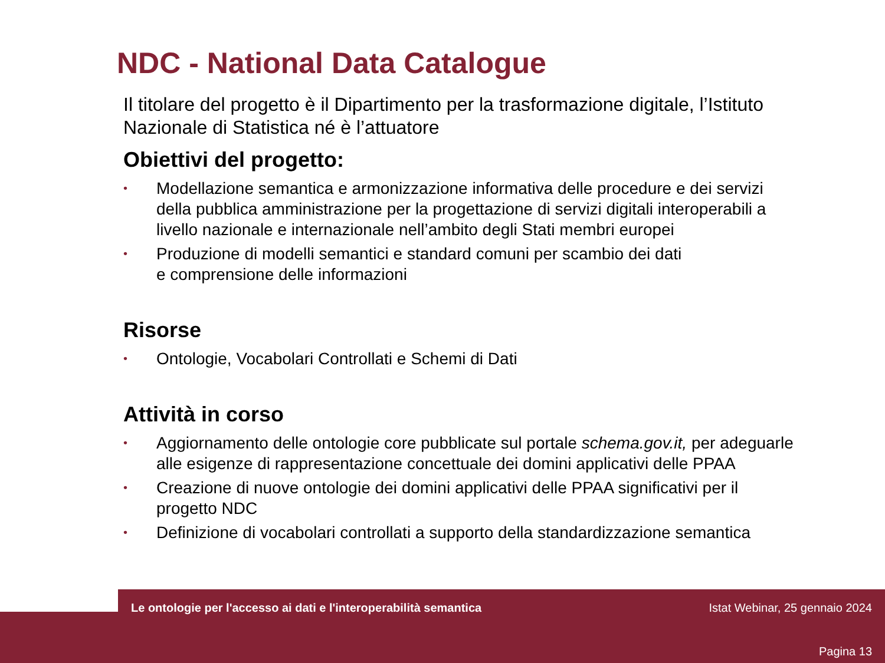NDC - National Data Catalogue
Il titolare del progetto è il Dipartimento per la trasformazione digitale, l’Istituto Nazionale di Statistica né è l’attuatore
Obiettivi del progetto:
• Modellazione semantica e armonizzazione informativa delle procedure e dei servizi della pubblica amministrazione per la progettazione di servizi digitali interoperabili a livello nazionale e internazionale nell’ambito degli Stati membri europei
• Produzione di modelli semantici e standard comuni per scambio dei dati
e comprensione delle informazioni
Risorse
• Ontologie, Vocabolari Controllati e Schemi di Dati
Attività in corso
• Aggiornamento delle ontologie core pubblicate sul portale schema.gov.it, per adeguarle alle esigenze di rappresentazione concettuale dei domini applicativi delle PPAA
• Creazione di nuove ontologie dei domini applicativi delle PPAA significativi per il progetto NDC
• Definizione di vocabolari controllati a supporto della standardizzazione semantica
Le ontologie per l'accesso ai dati e l'interoperabilità semantica Istat Webinar, 25 gennaio 2024
Pagina 13